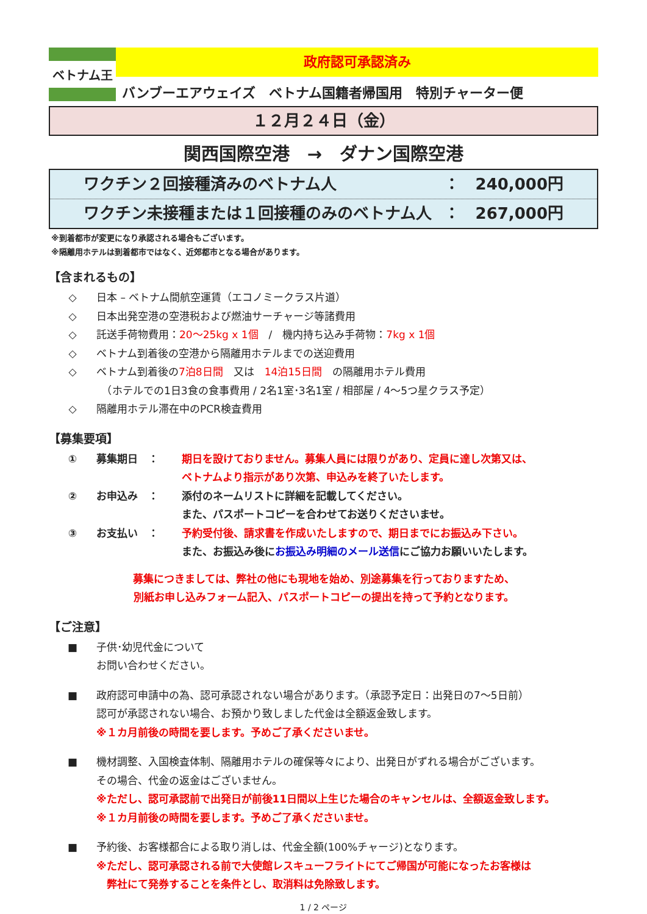ベトナム王
政府認可承認済み
バンブーエアウェイズ　ベトナム国籍者帰国用　特別チャーター便
１２月２４日（金）
関西国際空港　→　ダナン国際空港
ワクチン２回接種済みのベトナム人 ：　240,000円
ワクチン未接種または１回接種のみのベトナム人 ：　267,000円
※到着都市が変更になり承認される場合もございます。
※隔離用ホテルは到着都市ではなく、近郊都市となる場合があります。
【含まれるもの】
◇ 日本 – ベトナム間航空運賃（エコノミークラス片道）
◇ 日本出発空港の空港税および燃油サーチャージ等諸費用
◇ 託送手荷物費用：20～25kg x 1個　/　機内持ち込み手荷物：7kg x 1個
◇ ベトナム到着後の空港から隔離用ホテルまでの送迎費用
◇ ベトナム到着後の7泊8日間　又は　14泊15日間　の隔離用ホテル費用
　（ホテルでの1日3食の食事費用 / 2名1室･3名1室 / 相部屋 / 4～5つ星クラス予定）
◇ 隔離用ホテル滞在中のPCR検査費用
【募集要項】
① 募集期日　： 期日を設けておりません。募集人員には限りがあり、定員に達し次第又は、
ベトナムより指示があり次第、申込みを終了いたします。
② お申込み　： 添付のネームリストに詳細を記載してください。
また、パスポートコピーを合わせてお送りくださいませ。
③ お支払い　： 予約受付後、請求書を作成いたしますので、期日までにお振込み下さい。
また、お振込み後にお振込み明細のメール送信にご協力お願いいたします。
募集につきましては、弊社の他にも現地を始め、別途募集を行っておりますため、
別紙お申し込みフォーム記入、パスポートコピーの提出を持って予約となります。
【ご注意】
■ 子供･幼児代金について
お問い合わせください。
■ 政府認可申請中の為、認可承認されない場合があります。（承認予定日：出発日の7～5日前）
認可が承認されない場合、お預かり致しました代金は全額返金致します。
※１カ月前後の時間を要します。予めご了承くださいませ。
■ 機材調整、入国検査体制、隔離用ホテルの確保等々により、出発日がずれる場合がございます。
その場合、代金の返金はございません。
※ただし、認可承認前で出発日が前後11日間以上生じた場合のキャンセルは、全額返金致します。
※１カ月前後の時間を要します。予めご了承くださいませ。
■ 予約後、お客様都合による取り消しは、代金全額(100%チャージ)となります。
※ただし、認可承認される前で大使館レスキューフライトにてご帰国が可能になったお客様は
　弊社にて発券することを条件とし、取消料は免除致します。
1 / 2 ページ